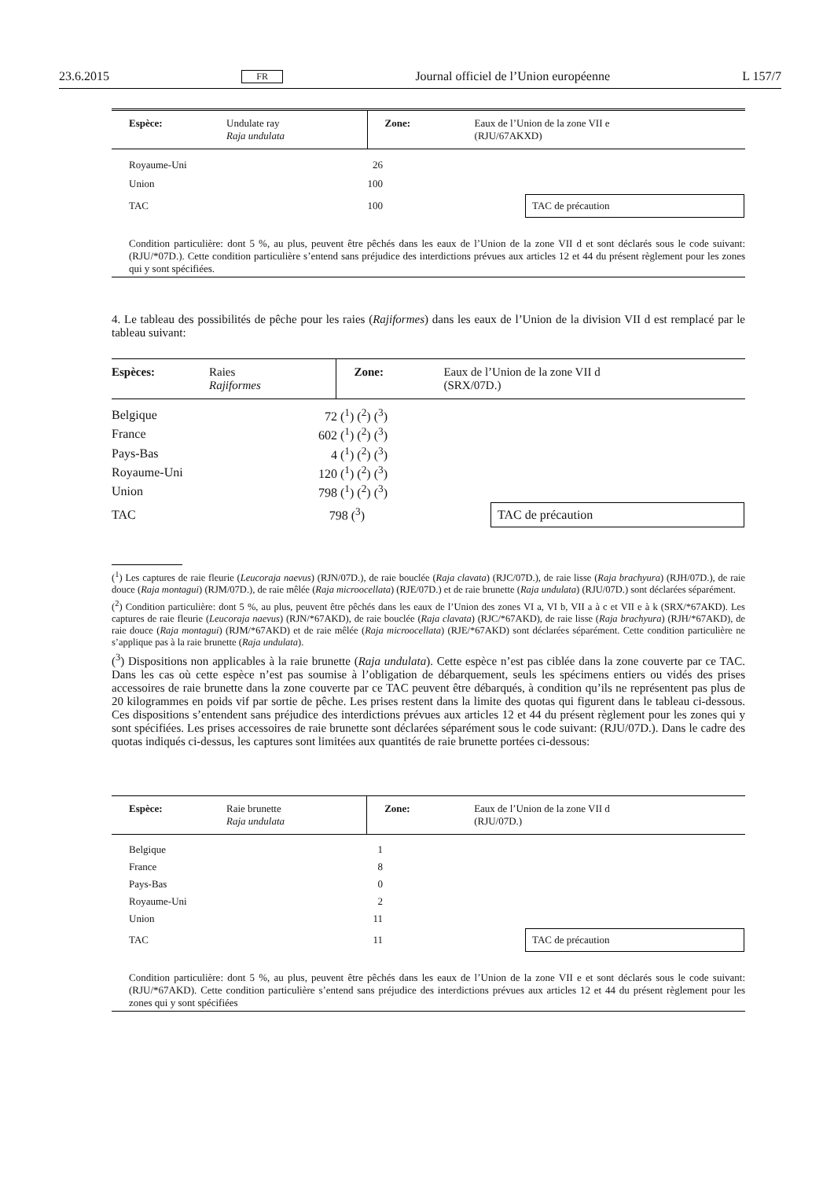23.6.2015 FR Journal officiel de l’Union européenne L 157/7
| Espèce: | Undulate ray Raja undulata | Zone: | Eaux de l’Union de la zone VII e (RJU/67AKXD) |
| Royaume-Uni | 26 | |
| Union | 100 | |
| TAC | 100 | TAC de précaution |
Condition particulière: dont 5 %, au plus, peuvent être pêchés dans les eaux de l’Union de la zone VII d et sont déclarés sous le code suivant: (RJU/*07D.). Cette condition particulière s’entend sans préjudice des interdictions prévues aux articles 12 et 44 du présent règlement pour les zones qui y sont spécifiées.
4. Le tableau des possibilités de pêche pour les raies (Rajiformes) dans les eaux de l’Union de la division VII d est remplacé par le tableau suivant:
| Espèces: | Raies Rajiformes | Zone: | Eaux de l’Union de la zone VII d (SRX/07D.) |
| Belgique | 72 (<sup>1</sup>) (<sup>2</sup>) (<sup>3</sup>) | |
| France | 602 (<sup>1</sup>) (<sup>2</sup>) (<sup>3</sup>) | |
| Pays-Bas | 4 (<sup>1</sup>) (<sup>2</sup>) (<sup>3</sup>) | |
| Royaume-Uni | 120 (<sup>1</sup>) (<sup>2</sup>) (<sup>3</sup>) | |
| Union | 798 (<sup>1</sup>) (<sup>2</sup>) (<sup>3</sup>) | |
| TAC | 798 (<sup>3</sup>) | TAC de précaution |
(<sup>1</sup>) Les captures de raie fleurie (Leucoraja naevus) (RJN/07D.), de raie bouclée (Raja clavata) (RJC/07D.), de raie lisse (Raja brachyura) (RJH/07D.), de raie douce (Raja montagui) (RJM/07D.), de raie mêlée (Raja microocellata) (RJE/07D.) et de raie brunette (Raja undulata) (RJU/07D.) sont déclarées séparément.
(<sup>2</sup>) Condition particulière: dont 5 %, au plus, peuvent être pêchés dans les eaux de l’Union des zones VI a, VI b, VII a à c et VII e à k (SRX/*67AKD). Les captures de raie fleurie (Leucoraja naevus) (RJN/*67AKD), de raie bouclée (Raja clavata) (RJC/*67AKD), de raie lisse (Raja brachyura) (RJH/*67AKD), de raie douce (Raja montagui) (RJM/*67AKD) et de raie mêlée (Raja microocellata) (RJE/*67AKD) sont déclarées séparément. Cette condition particulière ne s’applique pas à la raie brunette (Raja undulata).
(<sup>3</sup>) Dispositions non applicables à la raie brunette (Raja undulata). Cette espèce n’est pas ciblée dans la zone couverte par ce TAC. Dans les cas où cette espèce n’est pas soumise à l’obligation de débarquement, seuls les spécimens entiers ou vidés des prises accessoires de raie brunette dans la zone couverte par ce TAC peuvent être débarqués, à condition qu’ils ne représentent pas plus de 20 kilogrammes en poids vif par sortie de pêche. Les prises restent dans la limite des quotas qui figurent dans le tableau ci-dessous. Ces dispositions s’entendent sans préjudice des interdictions prévues aux articles 12 et 44 du présent règlement pour les zones qui y sont spécifiées. Les prises accessoires de raie brunette sont déclarées séparément sous le code suivant: (RJU/07D.). Dans le cadre des quotas indiqués ci-dessus, les captures sont limitées aux quantités de raie brunette portées ci-dessous:
| Espèce: | Raie brunette Raja undulata | Zone: | Eaux de l’Union de la zone VII d (RJU/07D.) |
| Belgique | 1 | |
| France | 8 | |
| Pays-Bas | 0 | |
| Royaume-Uni | 2 | |
| Union | 11 | |
| TAC | 11 | TAC de précaution |
Condition particulière: dont 5 %, au plus, peuvent être pêchés dans les eaux de l’Union de la zone VII e et sont déclarés sous le code suivant: (RJU/*67AKD). Cette condition particulière s’entend sans préjudice des interdictions prévues aux articles 12 et 44 du présent règlement pour les zones qui y sont spécifiées